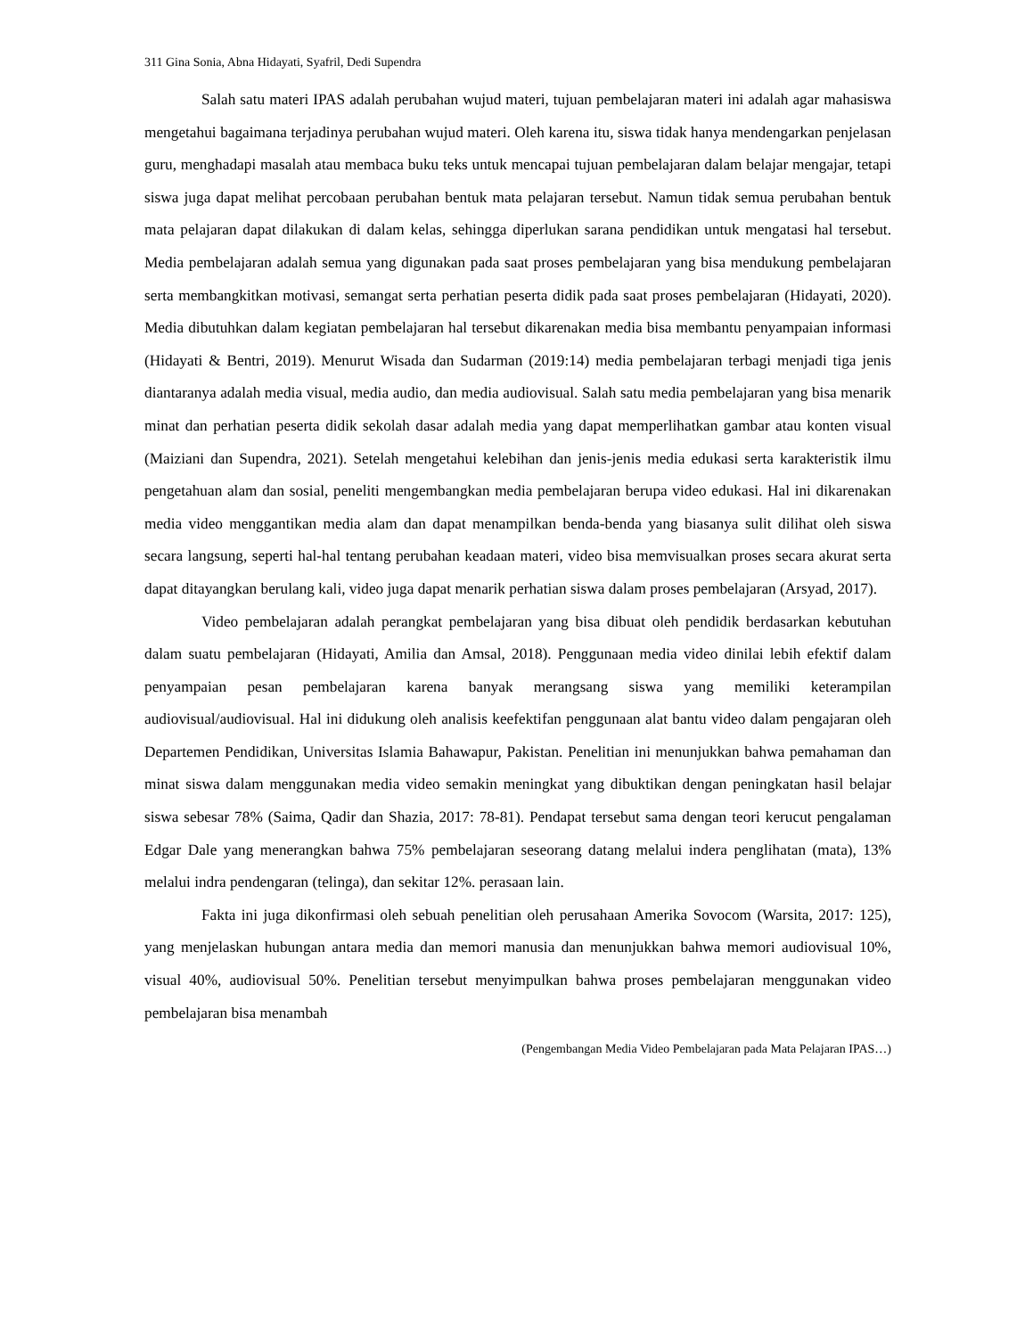311 Gina Sonia, Abna Hidayati, Syafril, Dedi Supendra
Salah satu materi IPAS adalah perubahan wujud materi, tujuan pembelajaran materi ini adalah agar mahasiswa mengetahui bagaimana terjadinya perubahan wujud materi. Oleh karena itu, siswa tidak hanya mendengarkan penjelasan guru, menghadapi masalah atau membaca buku teks untuk mencapai tujuan pembelajaran dalam belajar mengajar, tetapi siswa juga dapat melihat percobaan perubahan bentuk mata pelajaran tersebut. Namun tidak semua perubahan bentuk mata pelajaran dapat dilakukan di dalam kelas, sehingga diperlukan sarana pendidikan untuk mengatasi hal tersebut. Media pembelajaran adalah semua yang digunakan pada saat proses pembelajaran yang bisa mendukung pembelajaran serta membangkitkan motivasi, semangat serta perhatian peserta didik pada saat proses pembelajaran (Hidayati, 2020). Media dibutuhkan dalam kegiatan pembelajaran hal tersebut dikarenakan media bisa membantu penyampaian informasi (Hidayati & Bentri, 2019). Menurut Wisada dan Sudarman (2019:14) media pembelajaran terbagi menjadi tiga jenis diantaranya adalah media visual, media audio, dan media audiovisual. Salah satu media pembelajaran yang bisa menarik minat dan perhatian peserta didik sekolah dasar adalah media yang dapat memperlihatkan gambar atau konten visual (Maiziani dan Supendra, 2021). Setelah mengetahui kelebihan dan jenis-jenis media edukasi serta karakteristik ilmu pengetahuan alam dan sosial, peneliti mengembangkan media pembelajaran berupa video edukasi. Hal ini dikarenakan media video menggantikan media alam dan dapat menampilkan benda-benda yang biasanya sulit dilihat oleh siswa secara langsung, seperti hal-hal tentang perubahan keadaan materi, video bisa memvisualkan proses secara akurat serta dapat ditayangkan berulang kali, video juga dapat menarik perhatian siswa dalam proses pembelajaran (Arsyad, 2017).
Video pembelajaran adalah perangkat pembelajaran yang bisa dibuat oleh pendidik berdasarkan kebutuhan dalam suatu pembelajaran (Hidayati, Amilia dan Amsal, 2018). Penggunaan media video dinilai lebih efektif dalam penyampaian pesan pembelajaran karena banyak merangsang siswa yang memiliki keterampilan audiovisual/audiovisual. Hal ini didukung oleh analisis keefektifan penggunaan alat bantu video dalam pengajaran oleh Departemen Pendidikan, Universitas Islamia Bahawapur, Pakistan. Penelitian ini menunjukkan bahwa pemahaman dan minat siswa dalam menggunakan media video semakin meningkat yang dibuktikan dengan peningkatan hasil belajar siswa sebesar 78% (Saima, Qadir dan Shazia, 2017: 78-81). Pendapat tersebut sama dengan teori kerucut pengalaman Edgar Dale yang menerangkan bahwa 75% pembelajaran seseorang datang melalui indera penglihatan (mata), 13% melalui indra pendengaran (telinga), dan sekitar 12%. perasaan lain.
Fakta ini juga dikonfirmasi oleh sebuah penelitian oleh perusahaan Amerika Sovocom (Warsita, 2017: 125), yang menjelaskan hubungan antara media dan memori manusia dan menunjukkan bahwa memori audiovisual 10%, visual 40%, audiovisual 50%. Penelitian tersebut menyimpulkan bahwa proses pembelajaran menggunakan video pembelajaran bisa menambah
(Pengembangan Media Video Pembelajaran pada Mata Pelajaran IPAS…)